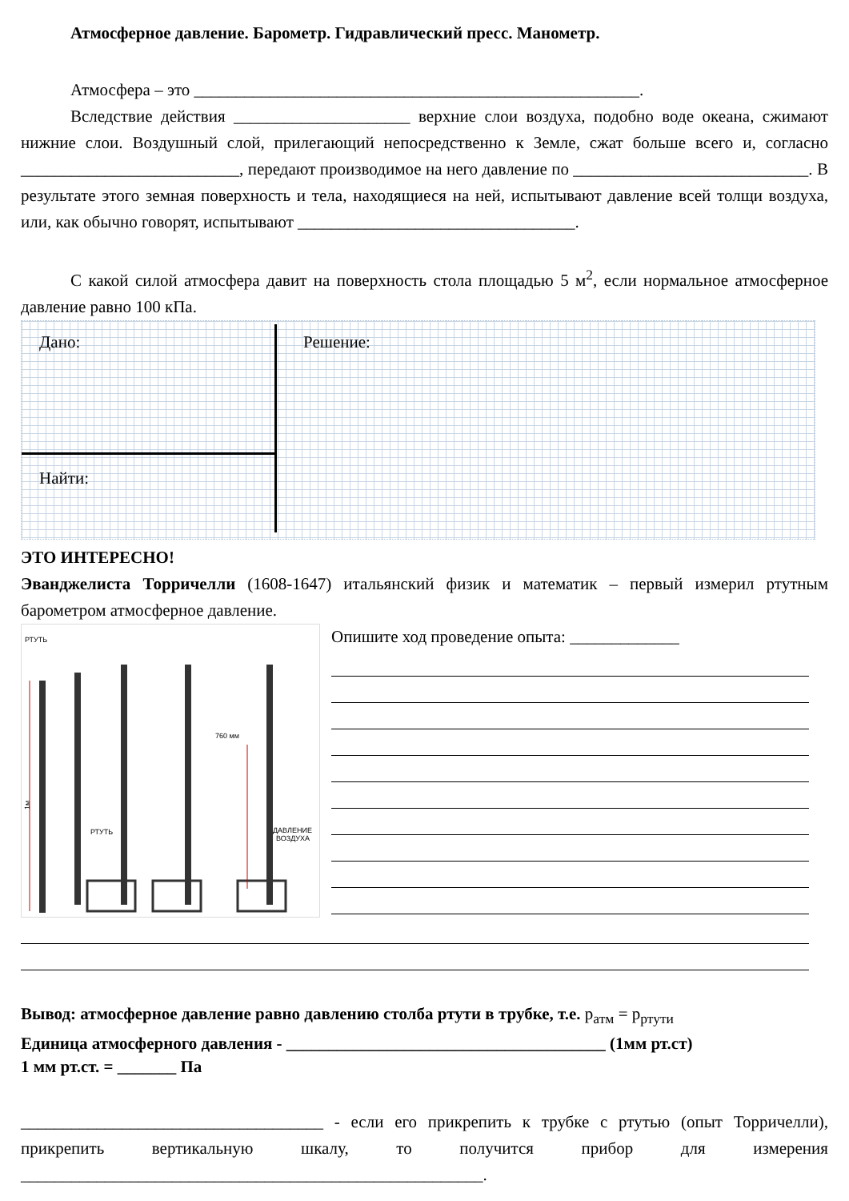Атмосферное давление. Барометр. Гидравлический пресс. Манометр.
Атмосфера – это _____________________________________________________.
Вследствие действия _____________________ верхние слои воздуха, подобно воде океана, сжимают нижние слои. Воздушный слой, прилегающий непосредственно к Земле, сжат больше всего и, согласно __________________________, передают производимое на него давление по ____________________________. В результате этого земная поверхность и тела, находящиеся на ней, испытывают давление всей толщи воздуха, или, как обычно говорят, испытывают _________________________________.
С какой силой атмосфера давит на поверхность стола площадью 5 м<sup>2</sup>, если нормальное атмосферное давление равно 100 кПа.
Дано: Решение:
Найти:
ЭТО ИНТЕРЕСНО!
Эванджелиста Торричелли (1608-1647) итальянский физик и математик – первый измерил ртутным барометром атмосферное давление.
РТУТЬ
1м
РТУТЬ
760 мм
ДАВЛЕНИЕ
ВОЗДУХА
Опишите ход проведение опыта: _____________
Вывод: атмосферное давление равно давлению столба ртути в трубке, т.е. p<sub>атм</sub> = p<sub>ртути</sub>
Единица атмосферного давления - ______________________________________ (1мм рт.ст)
1 мм рт.ст. = _______ Па
____________________________________ - если его прикрепить к трубке с ртутью (опыт Торричелли), прикрепить вертикальную шкалу, то получится прибор для измерения _______________________________________________________.